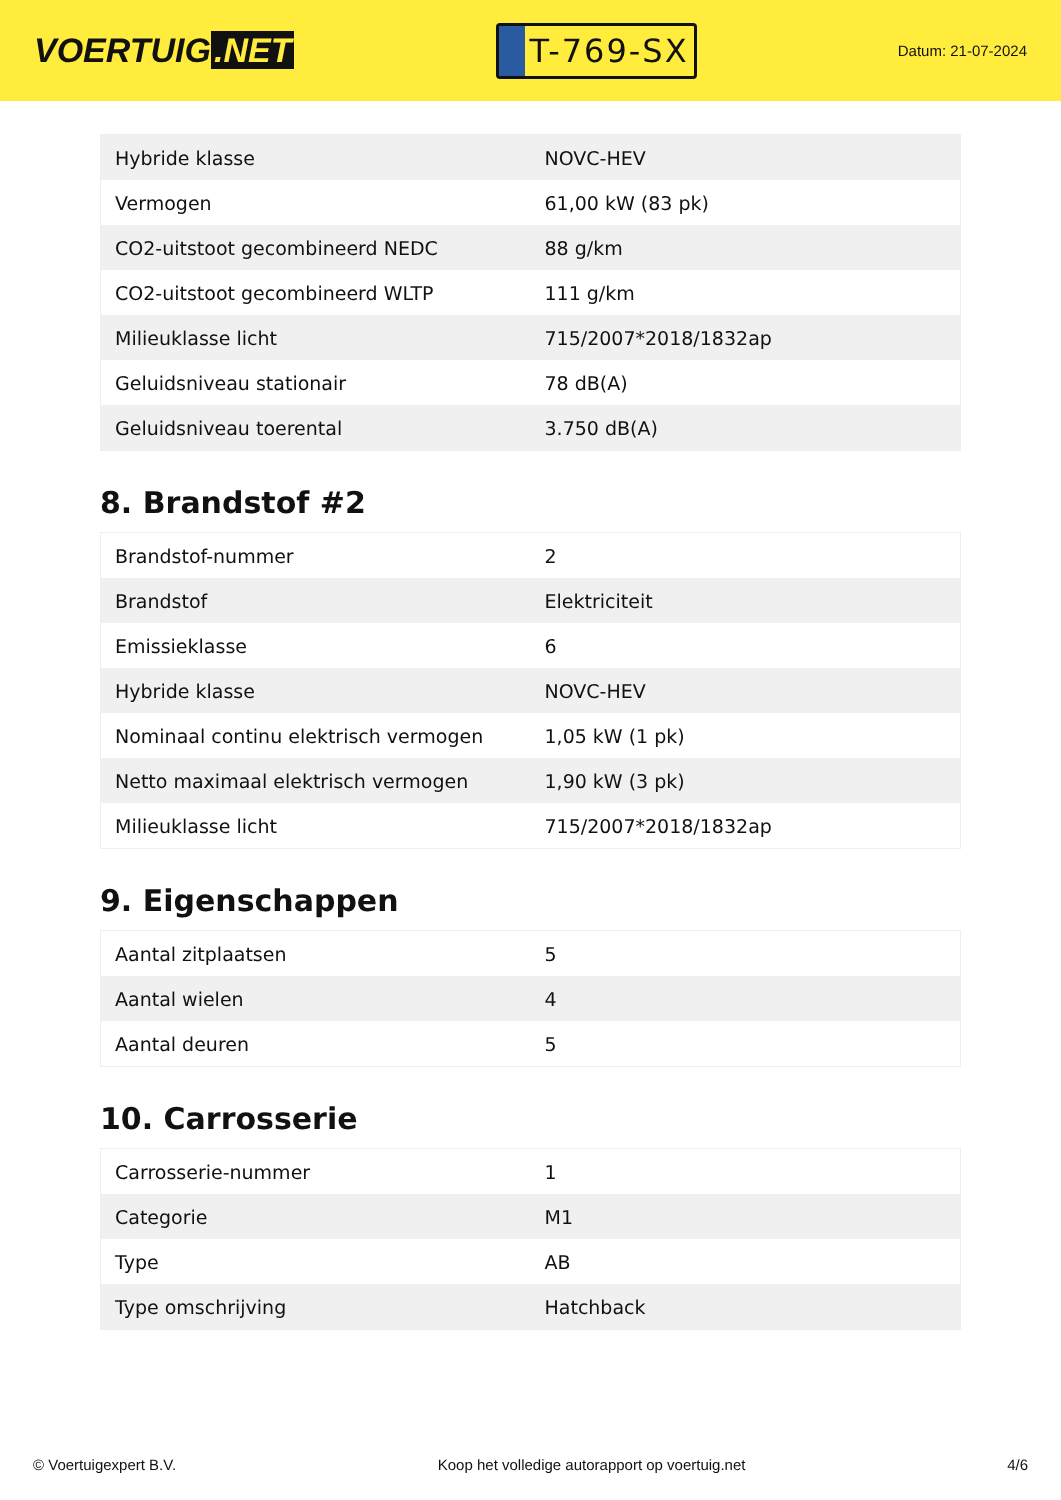VOERTUIG.NET
T-769-SX
Datum: 21-07-2024
| Hybride klasse | NOVC-HEV |
| Vermogen | 61,00 kW (83 pk) |
| CO2-uitstoot gecombineerd NEDC | 88 g/km |
| CO2-uitstoot gecombineerd WLTP | 111 g/km |
| Milieuklasse licht | 715/2007*2018/1832ap |
| Geluidsniveau stationair | 78 dB(A) |
| Geluidsniveau toerental | 3.750 dB(A) |
8. Brandstof #2
| Brandstof-nummer | 2 |
| Brandstof | Elektriciteit |
| Emissieklasse | 6 |
| Hybride klasse | NOVC-HEV |
| Nominaal continu elektrisch vermogen | 1,05 kW (1 pk) |
| Netto maximaal elektrisch vermogen | 1,90 kW (3 pk) |
| Milieuklasse licht | 715/2007*2018/1832ap |
9. Eigenschappen
| Aantal zitplaatsen | 5 |
| Aantal wielen | 4 |
| Aantal deuren | 5 |
10. Carrosserie
| Carrosserie-nummer | 1 |
| Categorie | M1 |
| Type | AB |
| Type omschrijving | Hatchback |
© Voertuigexpert B.V. Koop het volledige autorapport op voertuig.net 4/6